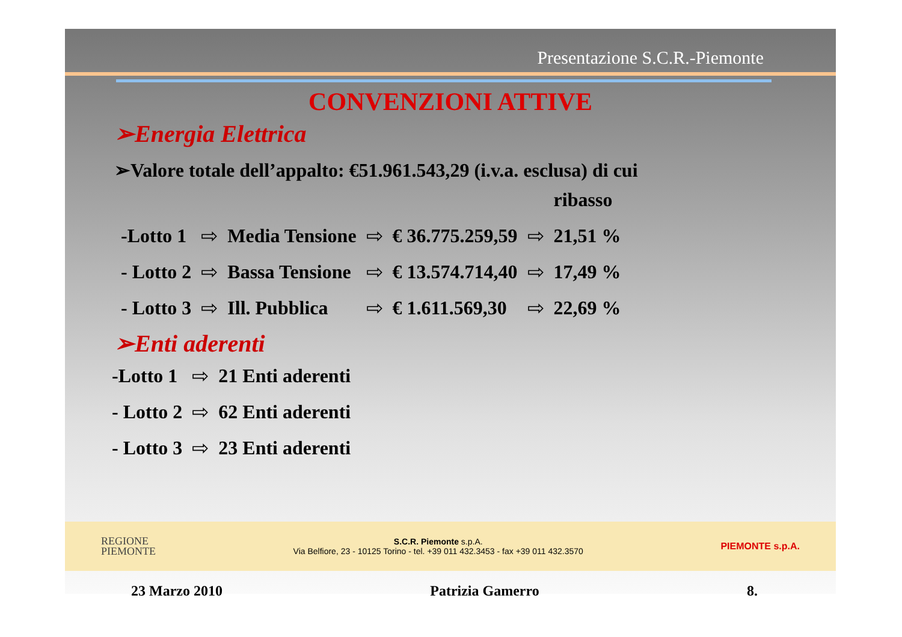Presentazione S.C.R.-Piemonte
CONVENZIONI ATTIVE
➢Energia Elettrica
➢Valore totale dell’appalto: €51.961.543,29 (i.v.a. esclusa) di cui
| | | | | | | ribasso |
| -Lotto 1 | ⇨ | Media Tensione | ⇨ | € 36.775.259,59 | ⇨ | 21,51 % |
| - Lotto 2 | ⇨ | Bassa Tensione | ⇨ | € 13.574.714,40 | ⇨ | 17,49 % |
| - Lotto 3 | ⇨ | Ill. Pubblica | ⇨ | € 1.611.569,30 | ⇨ | 22,69 % |
➢Enti aderenti
| -Lotto 1 | ⇨ | 21 Enti aderenti |
| - Lotto 2 | ⇨ | 62 Enti aderenti |
| - Lotto 3 | ⇨ | 23 Enti aderenti |
REGIONE
PIEMONTE
S.C.R. Piemonte s.p.A.
Via Belfiore, 23 - 10125 Torino - tel. +39 011 432.3453 - fax +39 011 432.3570
PIEMONTE s.p.A.
23 Marzo 2010 Patrizia Gamerro 8.